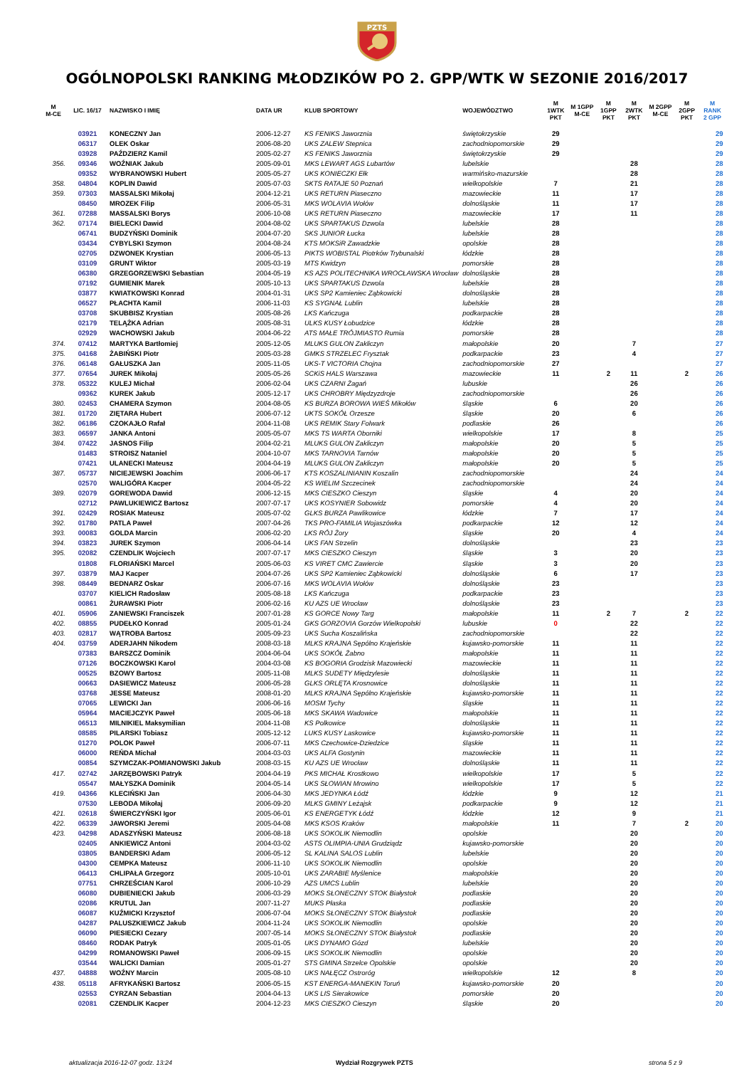PZTS
OGÓLNOPOLSKI RANKING MŁODZIKÓW PO 2. GPP/WTK W SEZONIE 2016/2017
| M M-CE | LIC. 16/17 | NAZWISKO I IMIĘ | DATA UR | KLUB SPORTOWY | WOJEWÓDZTWO | M 1WTK PKT | M 1GPP M-CE | M 1GPP PKT | M 2WTK PKT | M 2GPP M-CE | M 2GPP PKT | M RANK 2 GPP |
| --- | --- | --- | --- | --- | --- | --- | --- | --- | --- | --- | --- | --- |
| | 03921 | KONECZNY Jan | 2006-12-27 | KS FENIKS Jaworznia | świętokrzyskie | 29 | | | | | | 29 |
| | 06317 | OLEK Oskar | 2006-08-20 | UKS ZALEW Stepnica | zachodniopomorskie | 29 | | | | | | 29 |
| | 03928 | PAŹDZIERZ Kamil | 2005-02-27 | KS FENIKS Jaworznia | świętokrzyskie | 29 | | | | | | 29 |
| 356. | 09346 | WOŹNIAK Jakub | 2005-09-01 | MKS LEWART AGS Lubartów | lubelskie | | | | 28 | | | 28 |
| | 09352 | WYBRANOWSKI Hubert | 2005-05-27 | UKS KONIECZKI Ełk | warmińsko-mazurskie | | | | 28 | | | 28 |
| 358. | 04804 | KOPLIN Dawid | 2005-07-03 | SKTS RATAJE 50 Poznań | wielkopolskie | 7 | | | 21 | | | 28 |
| 359. | 07303 | MASSALSKI Mikołaj | 2004-12-21 | UKS RETURN Piaseczno | mazowieckie | 11 | | | 17 | | | 28 |
| | 08450 | MROZEK Filip | 2006-05-31 | MKS WOLAVIA Wołów | dolnośląskie | 11 | | | 17 | | | 28 |
| 361. | 07288 | MASSALSKI Borys | 2006-10-08 | UKS RETURN Piaseczno | mazowieckie | 17 | | | 11 | | | 28 |
| 362. | 07174 | BIELECKI Dawid | 2004-08-02 | UKS SPARTAKUS Dzwola | lubelskie | 28 | | | | | | 28 |
| | 06741 | BUDZYŃSKI Dominik | 2004-07-20 | SKS JUNIOR Łucka | lubelskie | 28 | | | | | | 28 |
| | 03434 | CYBYLSKI Szymon | 2004-08-24 | KTS MOKSiR Zawadzkie | opolskie | 28 | | | | | | 28 |
| | 02705 | DZWONEK Krystian | 2006-05-13 | PIKTS WOBISTAL Piotrków Trybunalski | łódzkie | 28 | | | | | | 28 |
| | 03109 | GRUNT Wiktor | 2005-03-19 | MTS Kwidzyn | pomorskie | 28 | | | | | | 28 |
| | 06380 | GRZEGORZEWSKI Sebastian | 2004-05-19 | KS AZS POLITECHNIKA WROCŁAWSKA Wrocław | dolnośląskie | 28 | | | | | | 28 |
| | 07192 | GUMIENIK Marek | 2005-10-13 | UKS SPARTAKUS Dzwola | lubelskie | 28 | | | | | | 28 |
| | 03877 | KWIATKOWSKI Konrad | 2004-01-31 | UKS SP2 Kamieniec Ząbkowicki | dolnośląskie | 28 | | | | | | 28 |
| | 06527 | PŁACHTA Kamil | 2006-11-03 | KS SYGNAŁ Lublin | lubelskie | 28 | | | | | | 28 |
| | 03708 | SKUBBISZ Krystian | 2005-08-26 | LKS Kańczuga | podkarpackie | 28 | | | | | | 28 |
| | 02179 | TELĄŻKA Adrian | 2005-08-31 | ULKS KUSY Łobudzice | łódzkie | 28 | | | | | | 28 |
| | 02929 | WACHOWSKI Jakub | 2004-06-22 | ATS MAŁE TRÓJMIASTO Rumia | pomorskie | 28 | | | | | | 28 |
| 374. | 07412 | MARTYKA Bartłomiej | 2005-12-05 | MLUKS GULON Zakliczyn | małopolskie | 20 | | | 7 | | | 27 |
| 375. | 04168 | ŻABIŃSKI Piotr | 2005-03-28 | GMKS STRZELEC Frysztak | podkarpackie | 23 | | | 4 | | | 27 |
| 376. | 06148 | GAŁUSZKA Jan | 2005-11-05 | UKS-T VICTORIA Chojna | zachodniopomorskie | 27 | | | | | | 27 |
| 377. | 07654 | JUREK Mikołaj | 2005-05-26 | SCKiS HALS Warszawa | mazowieckie | 11 | | 2 | 11 | | 2 | 26 |
| 378. | 05322 | KULEJ Michał | 2006-02-04 | UKS CZARNI Żagań | lubuskie | | | | 26 | | | 26 |
| | 09362 | KUREK Jakub | 2005-12-17 | UKS CHROBRY Międzyzdroje | zachodniopomorskie | | | | 26 | | | 26 |
| 380. | 02453 | CHAMERA Szymon | 2004-08-05 | KS BURZA BOROWA WIEŚ Mikołów | śląskie | 6 | | | 20 | | | 26 |
| 381. | 01720 | ZIĘTARA Hubert | 2006-07-12 | UKTS SOKÓŁ Orzesze | śląskie | 20 | | | 6 | | | 26 |
| 382. | 06186 | CZOKAJŁO Rafał | 2004-11-08 | UKS REMIK Stary Folwark | podlaskie | 26 | | | | | | 26 |
| 383. | 06597 | JANKA Antoni | 2005-05-07 | MKS TS WARTA Oborniki | wielkopolskie | 17 | | | 8 | | | 25 |
| 384. | 07422 | JASNOS Filip | 2004-02-21 | MLUKS GULON Zakliczyn | małopolskie | 20 | | | 5 | | | 25 |
| | 01483 | STROISZ Nataniel | 2004-10-07 | MKS TARNOVIA Tarnów | małopolskie | 20 | | | 5 | | | 25 |
| | 07421 | ULANECKI Mateusz | 2004-04-19 | MLUKS GULON Zakliczyn | małopolskie | 20 | | | 5 | | | 25 |
| 387. | 05737 | NICIEJEWSKI Joachim | 2006-06-17 | KTS KOSZALINIANIN Koszalin | zachodniopomorskie | | | | 24 | | | 24 |
| | 02570 | WALIGÓRA Kacper | 2004-05-22 | KS WIELIM Szczecinek | zachodniopomorskie | | | | 24 | | | 24 |
| 389. | 02079 | GOREWODA Dawid | 2006-12-15 | MKS CIESZKO Cieszyn | śląskie | 4 | | | 20 | | | 24 |
| | 02712 | PAWLUKIEWICZ Bartosz | 2007-07-17 | UKS KOSYNIER Sobowidz | pomorskie | 4 | | | 20 | | | 24 |
| 391. | 02429 | ROSIAK Mateusz | 2005-07-02 | GLKS BURZA Pawlikowice | łódzkie | 7 | | | 17 | | | 24 |
| 392. | 01780 | PATLA Paweł | 2007-04-26 | TKS PRO-FAMILIA Wojaszówka | podkarpackie | 12 | | | 12 | | | 24 |
| 393. | 00083 | GOLDA Marcin | 2006-02-20 | LKS RÓJ Żory | śląskie | 20 | | | 4 | | | 24 |
| 394. | 03823 | JUREK Szymon | 2006-04-14 | UKS FAN Strzelin | dolnośląskie | | | | 23 | | | 23 |
| 395. | 02082 | CZENDLIK Wojciech | 2007-07-17 | MKS CIESZKO Cieszyn | śląskie | 3 | | | 20 | | | 23 |
| | 01808 | FLORIAŃSKI Marcel | 2005-06-03 | KS VIRET CMC Zawiercie | śląskie | 3 | | | 20 | | | 23 |
| 397. | 03879 | MAJ Kacper | 2004-07-26 | UKS SP2 Kamieniec Ząbkowicki | dolnośląskie | 6 | | | 17 | | | 23 |
| 398. | 08449 | BEDNARZ Oskar | 2006-07-16 | MKS WOLAVIA Wołów | dolnośląskie | 23 | | | | | | 23 |
| | 03707 | KIELICH Radosław | 2005-08-18 | LKS Kańczuga | podkarpackie | 23 | | | | | | 23 |
| | 00861 | ŻURAWSKI Piotr | 2006-02-16 | KU AZS UE Wrocław | dolnośląskie | 23 | | | | | | 23 |
| 401. | 05906 | ZANIEWSKI Franciszek | 2007-01-28 | KS GORCE Nowy Targ | małopolskie | 11 | | 2 | 7 | | 2 | 22 |
| 402. | 08855 | PUDEŁKO Konrad | 2005-01-24 | GKS GORZOVIA Gorzów Wielkopolski | lubuskie | 0 | | | 22 | | | 22 |
| 403. | 02817 | WĄTROBA Bartosz | 2005-09-23 | UKS Sucha Koszalińska | zachodniopomorskie | | | | 22 | | | 22 |
| 404. | 03759 | ADERJAHN Nikodem | 2008-03-18 | MLKS KRAJNA Sępólno Krajeńskie | kujawsko-pomorskie | 11 | | | 11 | | | 22 |
| | 07383 | BARSZCZ Dominik | 2004-06-04 | UKS SOKÓŁ Żabno | małopolskie | 11 | | | 11 | | | 22 |
| | 07126 | BOCZKOWSKI Karol | 2004-03-08 | KS BOGORIA Grodzisk Mazowiecki | mazowieckie | 11 | | | 11 | | | 22 |
| | 00525 | BZOWY Bartosz | 2005-11-08 | MLKS SUDETY Międzylesie | dolnośląskie | 11 | | | 11 | | | 22 |
| | 00663 | DASIEWICZ Mateusz | 2006-05-28 | GLKS ORLĘTA Krosnowice | dolnośląskie | 11 | | | 11 | | | 22 |
| | 03768 | JESSE Mateusz | 2008-01-20 | MLKS KRAJNA Sępólno Krajeńskie | kujawsko-pomorskie | 11 | | | 11 | | | 22 |
| | 07065 | LEWICKI Jan | 2006-06-16 | MOSM Tychy | śląskie | 11 | | | 11 | | | 22 |
| | 05964 | MACIEJCZYK Paweł | 2005-06-18 | MKS SKAWA Wadowice | małopolskie | 11 | | | 11 | | | 22 |
| | 06513 | MILNIKIEL Maksymilian | 2004-11-08 | KS Polkowice | dolnośląskie | 11 | | | 11 | | | 22 |
| | 08585 | PILARSKI Tobiasz | 2005-12-12 | LUKS KUSY Laskowice | kujawsko-pomorskie | 11 | | | 11 | | | 22 |
| | 01270 | POLOK Paweł | 2006-07-11 | MKS Czechowice-Dziedzice | śląskie | 11 | | | 11 | | | 22 |
| | 06000 | REŃDA Michał | 2004-03-03 | UKS ALFA Gostynin | mazowieckie | 11 | | | 11 | | | 22 |
| | 00854 | SZYMCZAK-POMIANOWSKI Jakub | 2008-03-15 | KU AZS UE Wrocław | dolnośląskie | 11 | | | 11 | | | 22 |
| 417. | 02742 | JARZĘBOWSKI Patryk | 2004-04-19 | PKS MICHAŁ Krostkowo | wielkopolskie | 17 | | | 5 | | | 22 |
| | 05547 | MAŁYSZKA Dominik | 2004-05-14 | UKS SŁOWIAN Mrowino | wielkopolskie | 17 | | | 5 | | | 22 |
| 419. | 04366 | KLECIŃSKI Jan | 2006-04-30 | MKS JEDYNKA Łódź | łódzkie | 9 | | | 12 | | | 21 |
| | 07530 | LEBODA Mikołaj | 2006-09-20 | MLKS GMINY Leżajsk | podkarpackie | 9 | | | 12 | | | 21 |
| 421. | 02618 | ŚWIERCZYŃSKI Igor | 2005-06-01 | KS ENERGETYK Łódź | łódzkie | 12 | | | 9 | | | 21 |
| 422. | 06339 | JAWORSKI Jeremi | 2005-04-08 | MKS KSOS Kraków | małopolskie | 11 | | | 7 | | 2 | 20 |
| 423. | 04298 | ADASZYŃSKI Mateusz | 2006-08-18 | UKS SOKOLIK Niemodlin | opolskie | | | | 20 | | | 20 |
| | 02405 | ANKIEWICZ Antoni | 2004-03-02 | ASTS OLIMPIA-UNIA Grudziądz | kujawsko-pomorskie | | | | 20 | | | 20 |
| | 03805 | BANDERSKI Adam | 2006-05-12 | SL KALINA SALOS Lublin | lubelskie | | | | 20 | | | 20 |
| | 04300 | CEMPKA Mateusz | 2006-11-10 | UKS SOKOLIK Niemodlin | opolskie | | | | 20 | | | 20 |
| | 06413 | CHLIPAŁA Grzegorz | 2005-10-01 | UKS ZARABIE Myślenice | małopolskie | | | | 20 | | | 20 |
| | 07751 | CHRZEŚCIAN Karol | 2006-10-29 | AZS UMCS Lublin | lubelskie | | | | 20 | | | 20 |
| | 06080 | DUBIENIECKI Jakub | 2006-03-29 | MOKS SŁONECZNY STOK Białystok | podlaskie | | | | 20 | | | 20 |
| | 02086 | KRUTUL Jan | 2007-11-27 | MUKS Płaska | podlaskie | | | | 20 | | | 20 |
| | 06087 | KUŹMICKI Krzysztof | 2006-07-04 | MOKS SŁONECZNY STOK Białystok | podlaskie | | | | 20 | | | 20 |
| | 04287 | PALUSZKIEWICZ Jakub | 2004-11-24 | UKS SOKOLIK Niemodlin | opolskie | | | | 20 | | | 20 |
| | 06090 | PIESIECKI Cezary | 2007-05-14 | MOKS SŁONECZNY STOK Białystok | podlaskie | | | | 20 | | | 20 |
| | 08460 | RODAK Patryk | 2005-01-05 | UKS DYNAMO Gózd | lubelskie | | | | 20 | | | 20 |
| | 04299 | ROMANOWSKI Paweł | 2006-09-15 | UKS SOKOLIK Niemodlin | opolskie | | | | 20 | | | 20 |
| | 03544 | WALICKI Damian | 2005-01-27 | STS GMINA Strzelce Opolskie | opolskie | | | | 20 | | | 20 |
| 437. | 04888 | WOŹNY Marcin | 2005-08-10 | UKS NAŁĘCZ Ostroróg | wielkopolskie | 12 | | | 8 | | | 20 |
| 438. | 05118 | AFRYKAŃSKI Bartosz | 2006-05-15 | KST ENERGA-MANEKIN Toruń | kujawsko-pomorskie | 20 | | | | | | 20 |
| | 02553 | CYRZAN Sebastian | 2004-04-13 | UKS LIS Sierakowice | pomorskie | 20 | | | | | | 20 |
| | 02081 | CZENDLIK Kacper | 2004-12-23 | MKS CIESZKO Cieszyn | śląskie | 20 | | | | | | 20 |
aktualizacja 2016-12-07 godz. 13:24 Wydział Rozgrywek PZTS strona 5 z 9